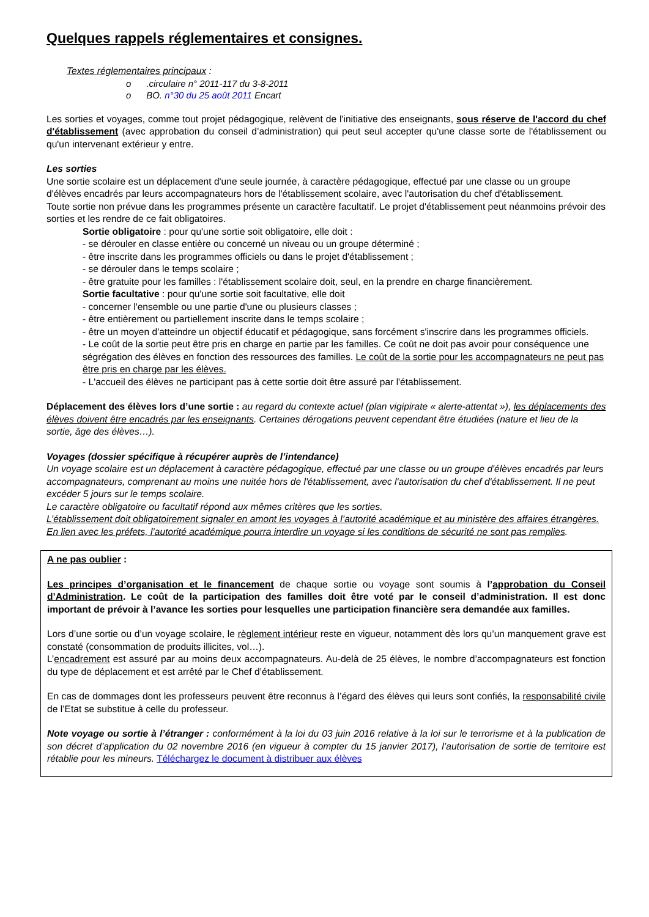Quelques rappels réglementaires et consignes.
Textes réglementaires principaux :
o .circulaire n° 2011-117 du 3-8-2011
o BO. n°30 du 25 août 2011 Encart
Les sorties et voyages, comme tout projet pédagogique, relèvent de l'initiative des enseignants, sous réserve de l'accord du chef d'établissement (avec approbation du conseil d’administration) qui peut seul accepter qu'une classe sorte de l'établissement ou qu'un intervenant extérieur y entre.
Les sorties
Une sortie scolaire est un déplacement d'une seule journée, à caractère pédagogique, effectué par une classe ou un groupe d'élèves encadrés par leurs accompagnateurs hors de l'établissement scolaire, avec l'autorisation du chef d'établissement.
Toute sortie non prévue dans les programmes présente un caractère facultatif. Le projet d'établissement peut néanmoins prévoir des sorties et les rendre de ce fait obligatoires.
Sortie obligatoire : pour qu'une sortie soit obligatoire, elle doit :
- se dérouler en classe entière ou concerné un niveau ou un groupe déterminé ;
- être inscrite dans les programmes officiels ou dans le projet d'établissement ;
- se dérouler dans le temps scolaire ;
- être gratuite pour les familles : l'établissement scolaire doit, seul, en la prendre en charge financièrement.
Sortie facultative : pour qu'une sortie soit facultative, elle doit
- concerner l'ensemble ou une partie d'une ou plusieurs classes ;
- être entièrement ou partiellement inscrite dans le temps scolaire ;
- être un moyen d'atteindre un objectif éducatif et pédagogique, sans forcément s'inscrire dans les programmes officiels.
- Le coût de la sortie peut être pris en charge en partie par les familles. Ce coût ne doit pas avoir pour conséquence une ségrégation des élèves en fonction des ressources des familles. Le coût de la sortie pour les accompagnateurs ne peut pas être pris en charge par les élèves.
- L'accueil des élèves ne participant pas à cette sortie doit être assuré par l'établissement.
Déplacement des élèves lors d’une sortie : au regard du contexte actuel (plan vigipirate « alerte-attentat »), les déplacements des élèves doivent être encadrés par les enseignants. Certaines dérogations peuvent cependant être étudiées (nature et lieu de la sortie, âge des élèves…).
Voyages (dossier spécifique à récupérer auprès de l’intendance)
Un voyage scolaire est un déplacement à caractère pédagogique, effectué par une classe ou un groupe d'élèves encadrés par leurs accompagnateurs, comprenant au moins une nuitée hors de l'établissement, avec l'autorisation du chef d'établissement. Il ne peut excéder 5 jours sur le temps scolaire.
Le caractère obligatoire ou facultatif répond aux mêmes critères que les sorties.
L’établissement doit obligatoirement signaler en amont les voyages à l’autorité académique et au ministère des affaires étrangères. En lien avec les préfets, l’autorité académique pourra interdire un voyage si les conditions de sécurité ne sont pas remplies.
A ne pas oublier :
Les principes d’organisation et le financement de chaque sortie ou voyage sont soumis à l’approbation du Conseil d’Administration. Le coût de la participation des familles doit être voté par le conseil d’administration. Il est donc important de prévoir à l’avance les sorties pour lesquelles une participation financière sera demandée aux familles.
Lors d’une sortie ou d’un voyage scolaire, le règlement intérieur reste en vigueur, notamment dès lors qu’un manquement grave est constaté (consommation de produits illicites, vol…).
L’encadrement est assuré par au moins deux accompagnateurs. Au-delà de 25 élèves, le nombre d’accompagnateurs est fonction du type de déplacement et est arrêté par le Chef d’établissement.
En cas de dommages dont les professeurs peuvent être reconnus à l’égard des élèves qui leurs sont confiés, la responsabilité civile de l’Etat se substitue à celle du professeur.
Note voyage ou sortie à l’étranger : conformément à la loi du 03 juin 2016 relative à la loi sur le terrorisme et à la publication de son décret d’application du 02 novembre 2016 (en vigueur à compter du 15 janvier 2017), l’autorisation de sortie de territoire est rétablie pour les mineurs. Téléchargez le document à distribuer aux élèves